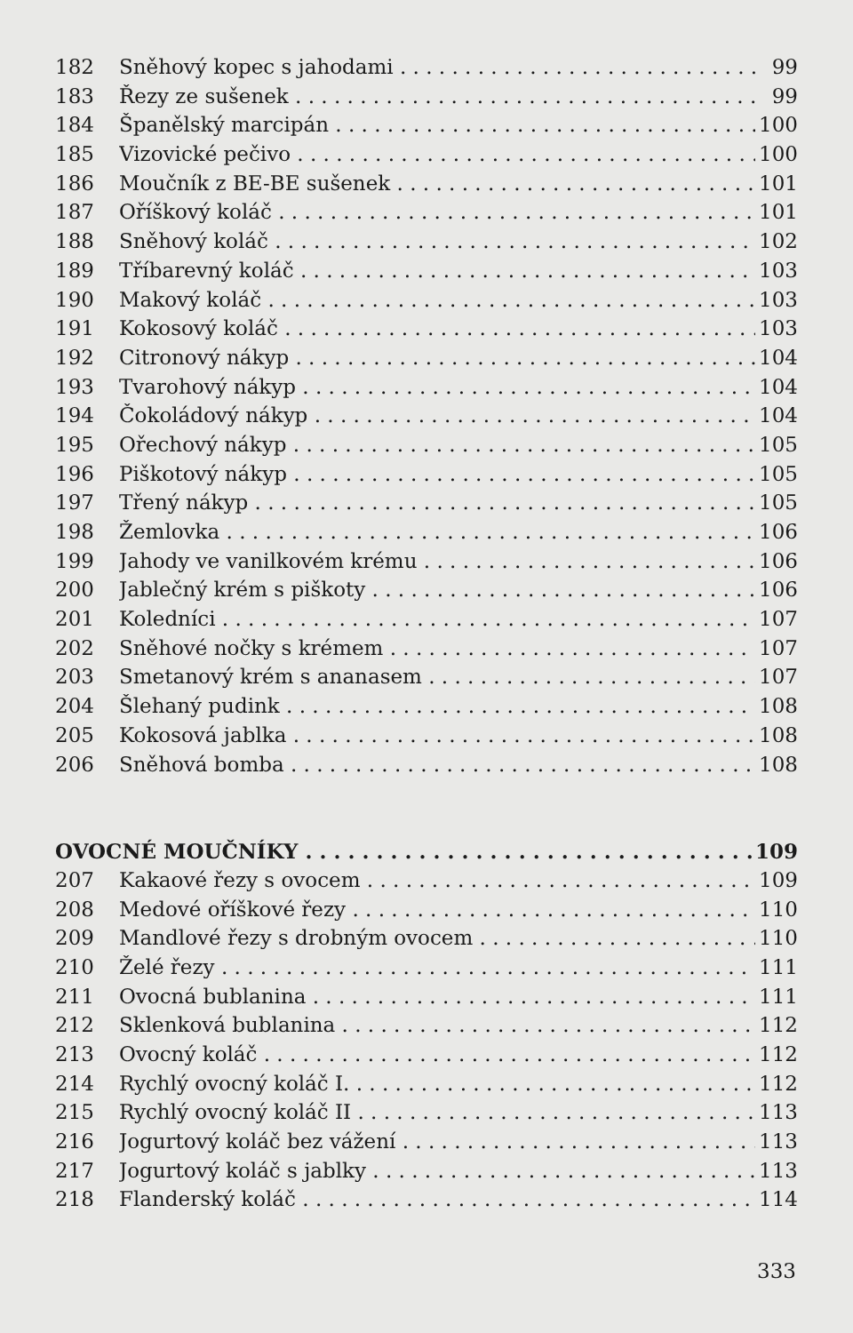182 Sněhový kopec s jahodami 99
183 Řezy ze sušenek 99
184 Španělský marcipán 100
185 Vizovické pečivo 100
186 Moučník z BE-BE sušenek 101
187 Oříškový koláč 101
188 Sněhový koláč 102
189 Tříbarevný koláč 103
190 Makový koláč 103
191 Kokosový koláč 103
192 Citronový nákyp 104
193 Tvarohový nákyp 104
194 Čokoládový nákyp 104
195 Ořechový nákyp 105
196 Piškotový nákyp 105
197 Třený nákyp 105
198 Žemlovka 106
199 Jahody ve vanilkovém krému 106
200 Jablečný krém s piškoty 106
201 Koledníci 107
202 Sněhové nočky s krémem 107
203 Smetanový krém s ananasem 107
204 Šlehaný pudink 108
205 Kokosová jablka 108
206 Sněhová bomba 108
OVOCNÉ MOUČNÍKY 109
207 Kakaové řezy s ovocem 109
208 Medové oříškové řezy 110
209 Mandlové řezy s drobným ovocem 110
210 Želé řezy 111
211 Ovocná bublanina 111
212 Sklenková bublanina 112
213 Ovocný koláč 112
214 Rychlý ovocný koláč I. 112
215 Rychlý ovocný koláč II 113
216 Jogurtový koláč bez vážení 113
217 Jogurtový koláč s jablky 113
218 Flanderský koláč 114
333